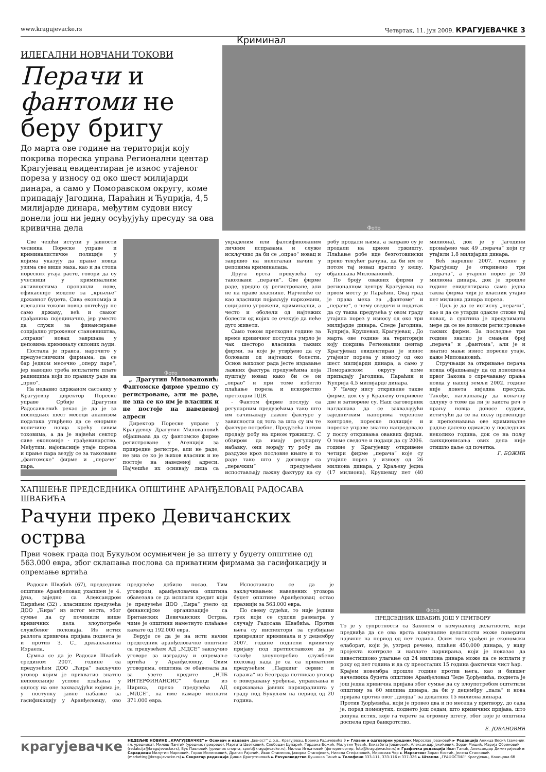www.kragujevacke.rs Четвртак, 11. јун 2009. КРАГУЈЕВАЧКЕ 3
Криминал
ИЛЕГАЛНИ НОВЧАНИ ТОКОВИ
Перачи и фантоми не беру бригу
До марта ове године на територији коју покрива пореска управа Регионални центар Крагујевац евидентиран је износ утајеног пореза у износу од око шест милијарди динара, а само у Поморавском округу, коме припадају Јагодина, Параћин и Ћуприја, 4,5 милијарде динара, међутим судови нису донели још ни једну осуђујућу пресуду за ова кривична дела
Фото
Све чешћи иступи у јавности челника Пореске управе и криминалистичке полиције у којима указују да прање новца узима све више маха, као и да стопа пореских утаја расте, говори да су учесници у криминалним активностима пронашли нове, ефикасније моделе за „крњење“ државног буџета. Сива економија и илегални токови новца оштећују не само државу, већ и сваког грађанина појединачно, јер уместо да служи за финансирање социјално угроженог становништва, „опрани“ новац завршава у џеповима криминалу склоних људи.
Постала је пракса, нарочито у предузетничким фирмама, да се бар једном месечно „оперу паре“, јер наводно треба исплатити плате радницима који по правилу раде на „црно“.
На недавно одржаном састанку у Крагујевцу директор Пореске управе Србије Драгутин Радосављевић рекао је да је за последњих шест месеци анализом података утврђено да се енормне количине новца крећу сивим токовима, а да је највећи сектор сиве економије - грађевинарство. Међутим, најопасније утаје пореза и прање пара везују се за такозване „фантомске“ фирме и „перачe“ пара.
Фото
„ Драгутин Миловановић: Фантомске фирме уредно су регистроване, али не раде, не зна се ко им је власник и не постоје на наведеној адреси
Директор Пореске управе у Крагујевцу Драгутин Миловановић објашњава да су фантомске фирме регистроване у Агенцији за привредне регистре, али не раде, не зна се ко је њихов власник и не постоје на наведеној адреси. Најчешће их оснивају лица са украденим или фалсификованим личним исправама и служе искључиво да би се „опрао“ новац и завршио на нелегалан начин у џеповима криминалаца.
Друга врста предузећа су такозвани „перачи“. Ове фирме раде, уредно су регистроване, али не на праве власнике. Најчешће се као власници појављују наркомани, социјално угрожени, криминалци, а често и оболели од најтежих болести од којих се очекује да неће дуго живети.
Само током претходне године за време кривичног поступка умрло је чак шесторо власника таквих фирми, за које је утврђено да су боловали од најтежих болести. Основ њиховог рада јесте издавање лажних фактура предузећима која пуштају новац како би се он „опрао“ и при томе избегло плаћање пореза и искористио претходни ПДВ.
- Фантом фирме послују са регуларним предузећима тако што им сачињавају лажне фактуре у зависности од тога за шта су им те фактуре потребне. Предузећа потом продају робу на црном тржишту. С обзиром да имају регуларну набавку, они морају ту робу да раздуже кроз пословне књиге и то раде тако што у договору са „перачким“ предузећем испостављају лажну фактуру да су робу продали њима, а заправо су је продали на црном тржишту. Плаћање робе иде безготовински преко текућег рачуна, да би им се потом тај новац вратио у кешу, објашњава Миловановић.
По броју оваквих фирми у регионалном центру Крагујевац на првом месту је Параћин. Овај град је права мека за „фантоме“ и „перачe“, о чему сведочи и податак да су таква предузећа у овом граду утајила порез у износу од око три милијарде динара. Следе Јагодина, Ћуприја, Крушевац, Крагујевац . До марта ове године на територији коју покрива Регионални центар Крагујевац евидентиран је износ утајеног пореза у износу од око шест милијарди динара, а само у Поморавском округу коме припадају Јагодина, Параћин и Ћуприја 4,5 милијарде динара.
У Чачку нису откривене такве фирме, док су у Краљеву откривене две и затворене су. Наш саговорник наглашава да се захваљујући заједничким напорима теренске контроле, пореске полиције и пореске управе знатно напредовало у послу откривања оваквих фирми. О томе сведоче и подаци да су 2006. године у Крагујевцу откривене четири фирме „перача“ које су утајиле порез у износу од 26 милиона динара, у Краљеву једна (17 милиона), Крушевцу пет (40 милиона), док је у Јагодини пронађено чак 49 „перача“ који су утајили 1,8 милијарди динара.
Већ наредне 2007. године у Крагујевцу је откривено три „перача“, а утајени порез је 20 милиона динара, док је прошле године евидентирана само једна таква фирма чији је власник утајио пет милиона динара пореза.
- Циљ је да се истисну „перачи“, као и да се утврди одакле стиже тај новац, а суштина је предузимати мере да се не дозволи регистровање таквих фирми. За последње три године знатно је смањен број „перача“ и „фантома“, али је и знатно мањи износ пореске утаје, каже Миловановић.
Стручњаци за откривање перача новца објашњавају да од доношења првог Закона о спречавању прања новца у нашој земљи 2002. године није донета ниједна пресуда. Такође, наглашавају да коначну одлуку о томе да ли је заиста реч о прању новца доносе судови, истичући да се на пољу превенције и препознавања ове криминалне радње далеко одмакло у последњих неколико година, док се на пољу санкционисања ових дела није отишло даље од почетка.
Г. БОЖИЋ
ХАПШЕЊЕ ПРЕДСЕДНИКА ОПШТИНЕ АРАНЂЕЛОВАЦ РАДОСАВА ШВАБИЋА
Рачуни преко Девичанских острва
Први човек града под Букуљом осумњичен је за штету у буџету општине од 563.000 евра, због склапања послова са приватним фирмама за гасификацију и опремање вртића
Радосав Швабић (67), председник општине Аранђеловац ухапшен је 4. јуна, заједно са Александром Ћирићем (32) , власником предузећа ДОО „Ћира“ из истог места, због сумње да су починили више кривичних дела злоупотребе службеног положаја. Из истих разлога кривична пријава поднета је и против З. С., држављанина Израела.
Сумња се да је Радосав Швабић средином 2007. године са предузећем ДОО „Ћира“ закључио уговор којим је прихватио знатно неповољније услове плаћања у односу на оне захваљујући којима је, у поступку јавне набавке за гасификацију у Аранђеловцу, ово предузеће добило посао. Тим уговором, аранђеловачка општина обавезала се да исплати кредит који је предузеће ДОО „Ћира“ узело од финансијске организације са Британских Девичанских Острва, чиме је општини наметнуто плаћање камате од 192.000 евра.
Верује се да је на исти начин председник аранђеловачке општине са предузећем АД „МДСЕ“ закључио уговоре за изградњу и опремање вртића у Аранђеловцу. Овим уговорима, општина се обавезала да за узете кредите „НЛБ ИНТЕРФИНАНСИС“ банци из Цириха, преко предузећа АД „МДСЕ“, на име камаре исплати 371.000 евра.
Испоставило се да је закључивањем наведених уговора буџет општине Аранђеловац остао празнији за 563.000 евра.
По свему судећи, то није једини грех који се судски разматра у случају Радосава Швабића. Против њега су инспектори за сузбијање привредног криминала и у децембру 2007. године поднели кривичну пријаву под претпоставком да је такође злоупотребио службени положај када је са са приватним предузећем „Паркинг сервис и гаража“ из Београда потписао уговор о поверавању уређења, управљања и одржавања јавних паркиралишта у граду под Букуљом на период од 20 година.
Фото
ПРЕДСЕДНИК ШВАБИЋ ЈОШ У ПРИТВОРУ
То је у супротности са Законом о комуналној делатности, који предвиђа да се ова врста комуналне делатности може поверити највише на период од пет година. Осим тога урађен је економски елаборат, који је, узгред речено, плаћен 450.000 динара, у виду пројекта контроле и наплате паркирања, који је показао да инвестиционо улагање од 24 милиона динара може да се исплати у року од пет година и да су преосталих 15 година фактички чист ћар.
Крајем новембра прошле године против њега, као и бившег начелника буџета општине Аранђеловац Чеде Ђорђевића, поднета је још једна кривична пријава због сумње да су злоупотребом оштетили општину за 60 милина динара, да би у децембру „пала“ и нова пријава против овог „двојца“ за додатних 15 милиона динара.
Против Ђорђевића, који је провео два и по месеца у притвору, до сада је, поред поменутих, поднето још седам, што кривичних пријава, што допуна истих, које га терете за огромну штету, због које је општина доспела пред банкротство.
Е. ЈОВАНОВИЋ
крагујевачке
НЕДЕЉНЕ НОВИНЕ „КРАГУЈЕВАЧКЕ“ ► Оснивач и издавач „Јавност“ д.о.о., Крагујевац, Бранка Радичевића 9 ► Главни и одговорни уредник Мирослав Јовановић ► Редакција Анкица Весић (заменик гл. уредника), Милош Пантић (уредник привреде), Маргита Цветковић, Слободан Цупарић, Гордана Божић, Милутин Ђевић, Елизабета Јовановић, Александар Јокићевић, Зоран Мишић, Марија Обреновић (redakcija@kragujevacke.rs), Вук Павловић (уредник спорта, sport@kragujevacke.rs), Милош Игњатовић (фоторепортер, foto@kragujevacke.rs) ► Графичка редакција Иван Танић, Александар Димитријевић ► Сарадници Милутин Марковић, Горан Миленковић, Драган Рајичић, Иван Стаменов, Јаворка Станојевић, Никола Стефановић, Мирослав Чер ► Маркетинг Зоран Костић, Јелена Станковић (marketing@kragujevacke.rs) ► Секретар редакције Дивна Драгутиновић ► Рачуноводство Душанка Танић ► Телефони 333-111, 333-116 и 337-326 ► Штампа „ГРАФОСТИЛ“ Крагујевац, Каницова 6б